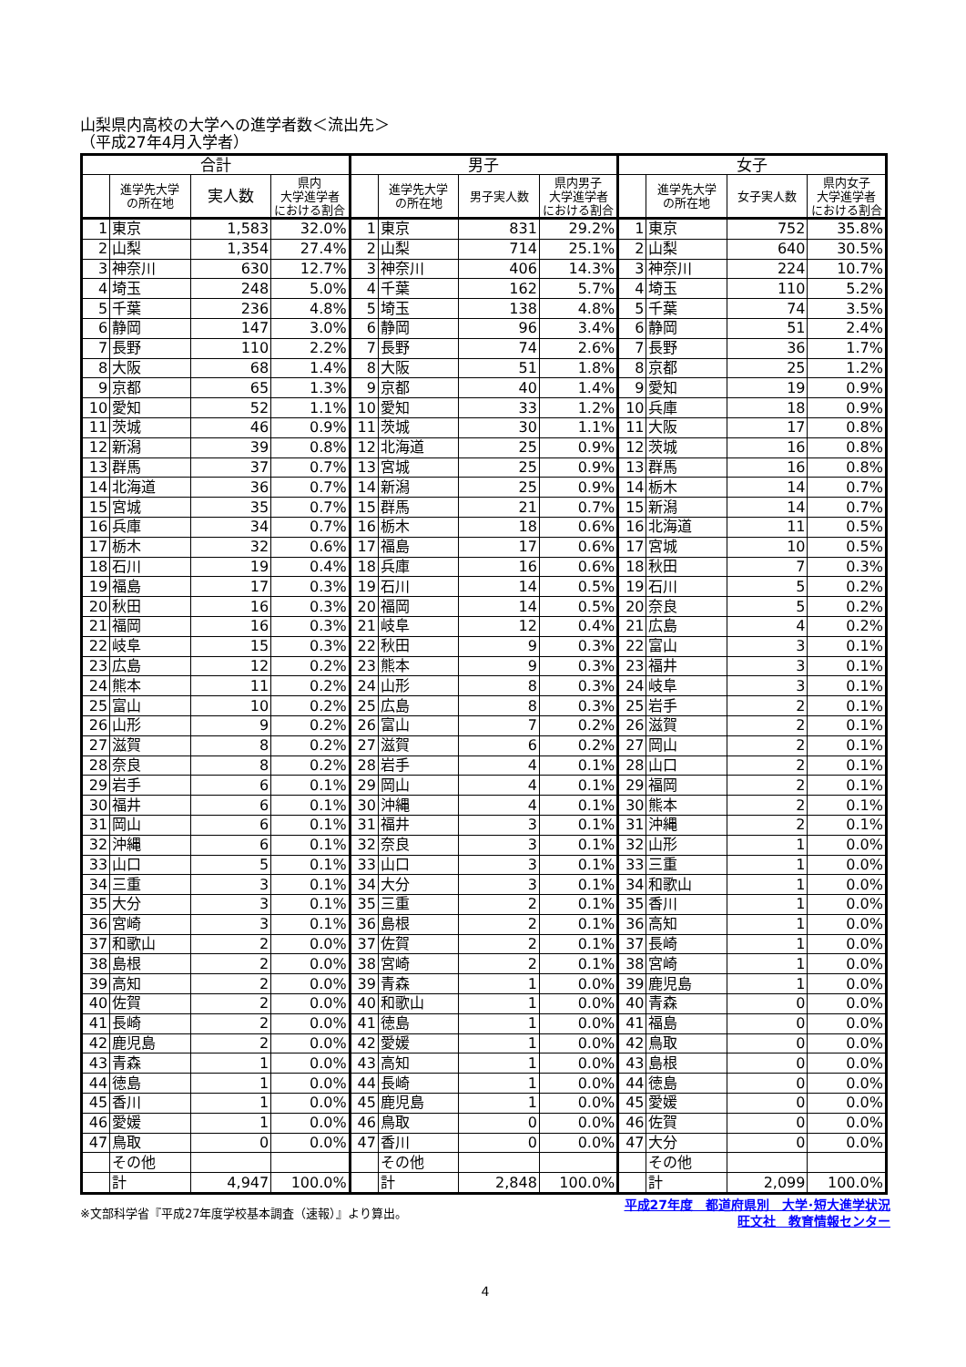山梨県内高校の大学への進学者数＜流出先＞
（平成27年4月入学者）
| 合計 | | | | 男子 | | | | 女子 | | | |
| --- | --- | --- | --- | --- | --- | --- | --- | --- | --- | --- | --- |
| | 進学先大学 の所在地 | 実人数 | 県内 大学進学者 における割合 | | 進学先大学 の所在地 | 男子実人数 | 県内男子 大学進学者 における割合 | | 進学先大学 の所在地 | 女子実人数 | 県内女子 大学進学者 における割合 |
| 1 | 東京 | 1,583 | 32.0% | 1 | 東京 | 831 | 29.2% | 1 | 東京 | 752 | 35.8% |
| 2 | 山梨 | 1,354 | 27.4% | 2 | 山梨 | 714 | 25.1% | 2 | 山梨 | 640 | 30.5% |
| 3 | 神奈川 | 630 | 12.7% | 3 | 神奈川 | 406 | 14.3% | 3 | 神奈川 | 224 | 10.7% |
| 4 | 埼玉 | 248 | 5.0% | 4 | 千葉 | 162 | 5.7% | 4 | 埼玉 | 110 | 5.2% |
| 5 | 千葉 | 236 | 4.8% | 5 | 埼玉 | 138 | 4.8% | 5 | 千葉 | 74 | 3.5% |
| 6 | 静岡 | 147 | 3.0% | 6 | 静岡 | 96 | 3.4% | 6 | 静岡 | 51 | 2.4% |
| 7 | 長野 | 110 | 2.2% | 7 | 長野 | 74 | 2.6% | 7 | 長野 | 36 | 1.7% |
| 8 | 大阪 | 68 | 1.4% | 8 | 大阪 | 51 | 1.8% | 8 | 京都 | 25 | 1.2% |
| 9 | 京都 | 65 | 1.3% | 9 | 京都 | 40 | 1.4% | 9 | 愛知 | 19 | 0.9% |
| 10 | 愛知 | 52 | 1.1% | 10 | 愛知 | 33 | 1.2% | 10 | 兵庫 | 18 | 0.9% |
| 11 | 茨城 | 46 | 0.9% | 11 | 茨城 | 30 | 1.1% | 11 | 大阪 | 17 | 0.8% |
| 12 | 新潟 | 39 | 0.8% | 12 | 北海道 | 25 | 0.9% | 12 | 茨城 | 16 | 0.8% |
| 13 | 群馬 | 37 | 0.7% | 13 | 宮城 | 25 | 0.9% | 13 | 群馬 | 16 | 0.8% |
| 14 | 北海道 | 36 | 0.7% | 14 | 新潟 | 25 | 0.9% | 14 | 栃木 | 14 | 0.7% |
| 15 | 宮城 | 35 | 0.7% | 15 | 群馬 | 21 | 0.7% | 15 | 新潟 | 14 | 0.7% |
| 16 | 兵庫 | 34 | 0.7% | 16 | 栃木 | 18 | 0.6% | 16 | 北海道 | 11 | 0.5% |
| 17 | 栃木 | 32 | 0.6% | 17 | 福島 | 17 | 0.6% | 17 | 宮城 | 10 | 0.5% |
| 18 | 石川 | 19 | 0.4% | 18 | 兵庫 | 16 | 0.6% | 18 | 秋田 | 7 | 0.3% |
| 19 | 福島 | 17 | 0.3% | 19 | 石川 | 14 | 0.5% | 19 | 石川 | 5 | 0.2% |
| 20 | 秋田 | 16 | 0.3% | 20 | 福岡 | 14 | 0.5% | 20 | 奈良 | 5 | 0.2% |
| 21 | 福岡 | 16 | 0.3% | 21 | 岐阜 | 12 | 0.4% | 21 | 広島 | 4 | 0.2% |
| 22 | 岐阜 | 15 | 0.3% | 22 | 秋田 | 9 | 0.3% | 22 | 富山 | 3 | 0.1% |
| 23 | 広島 | 12 | 0.2% | 23 | 熊本 | 9 | 0.3% | 23 | 福井 | 3 | 0.1% |
| 24 | 熊本 | 11 | 0.2% | 24 | 山形 | 8 | 0.3% | 24 | 岐阜 | 3 | 0.1% |
| 25 | 富山 | 10 | 0.2% | 25 | 広島 | 8 | 0.3% | 25 | 岩手 | 2 | 0.1% |
| 26 | 山形 | 9 | 0.2% | 26 | 富山 | 7 | 0.2% | 26 | 滋賀 | 2 | 0.1% |
| 27 | 滋賀 | 8 | 0.2% | 27 | 滋賀 | 6 | 0.2% | 27 | 岡山 | 2 | 0.1% |
| 28 | 奈良 | 8 | 0.2% | 28 | 岩手 | 4 | 0.1% | 28 | 山口 | 2 | 0.1% |
| 29 | 岩手 | 6 | 0.1% | 29 | 岡山 | 4 | 0.1% | 29 | 福岡 | 2 | 0.1% |
| 30 | 福井 | 6 | 0.1% | 30 | 沖縄 | 4 | 0.1% | 30 | 熊本 | 2 | 0.1% |
| 31 | 岡山 | 6 | 0.1% | 31 | 福井 | 3 | 0.1% | 31 | 沖縄 | 2 | 0.1% |
| 32 | 沖縄 | 6 | 0.1% | 32 | 奈良 | 3 | 0.1% | 32 | 山形 | 1 | 0.0% |
| 33 | 山口 | 5 | 0.1% | 33 | 山口 | 3 | 0.1% | 33 | 三重 | 1 | 0.0% |
| 34 | 三重 | 3 | 0.1% | 34 | 大分 | 3 | 0.1% | 34 | 和歌山 | 1 | 0.0% |
| 35 | 大分 | 3 | 0.1% | 35 | 三重 | 2 | 0.1% | 35 | 香川 | 1 | 0.0% |
| 36 | 宮崎 | 3 | 0.1% | 36 | 島根 | 2 | 0.1% | 36 | 高知 | 1 | 0.0% |
| 37 | 和歌山 | 2 | 0.0% | 37 | 佐賀 | 2 | 0.1% | 37 | 長崎 | 1 | 0.0% |
| 38 | 島根 | 2 | 0.0% | 38 | 宮崎 | 2 | 0.1% | 38 | 宮崎 | 1 | 0.0% |
| 39 | 高知 | 2 | 0.0% | 39 | 青森 | 1 | 0.0% | 39 | 鹿児島 | 1 | 0.0% |
| 40 | 佐賀 | 2 | 0.0% | 40 | 和歌山 | 1 | 0.0% | 40 | 青森 | 0 | 0.0% |
| 41 | 長崎 | 2 | 0.0% | 41 | 徳島 | 1 | 0.0% | 41 | 福島 | 0 | 0.0% |
| 42 | 鹿児島 | 2 | 0.0% | 42 | 愛媛 | 1 | 0.0% | 42 | 鳥取 | 0 | 0.0% |
| 43 | 青森 | 1 | 0.0% | 43 | 高知 | 1 | 0.0% | 43 | 島根 | 0 | 0.0% |
| 44 | 徳島 | 1 | 0.0% | 44 | 長崎 | 1 | 0.0% | 44 | 徳島 | 0 | 0.0% |
| 45 | 香川 | 1 | 0.0% | 45 | 鹿児島 | 1 | 0.0% | 45 | 愛媛 | 0 | 0.0% |
| 46 | 愛媛 | 1 | 0.0% | 46 | 鳥取 | 0 | 0.0% | 46 | 佐賀 | 0 | 0.0% |
| 47 | 鳥取 | 0 | 0.0% | 47 | 香川 | 0 | 0.0% | 47 | 大分 | 0 | 0.0% |
| | その他 | | | | その他 | | | | その他 | | |
| | 計 | 4,947 | 100.0% | | 計 | 2,848 | 100.0% | | 計 | 2,099 | 100.0% |
※文部科学省『平成27年度学校基本調査（速報）』より算出。
平成27年度　都道府県別　大学･短大進学状況
旺文社　教育情報センター
4